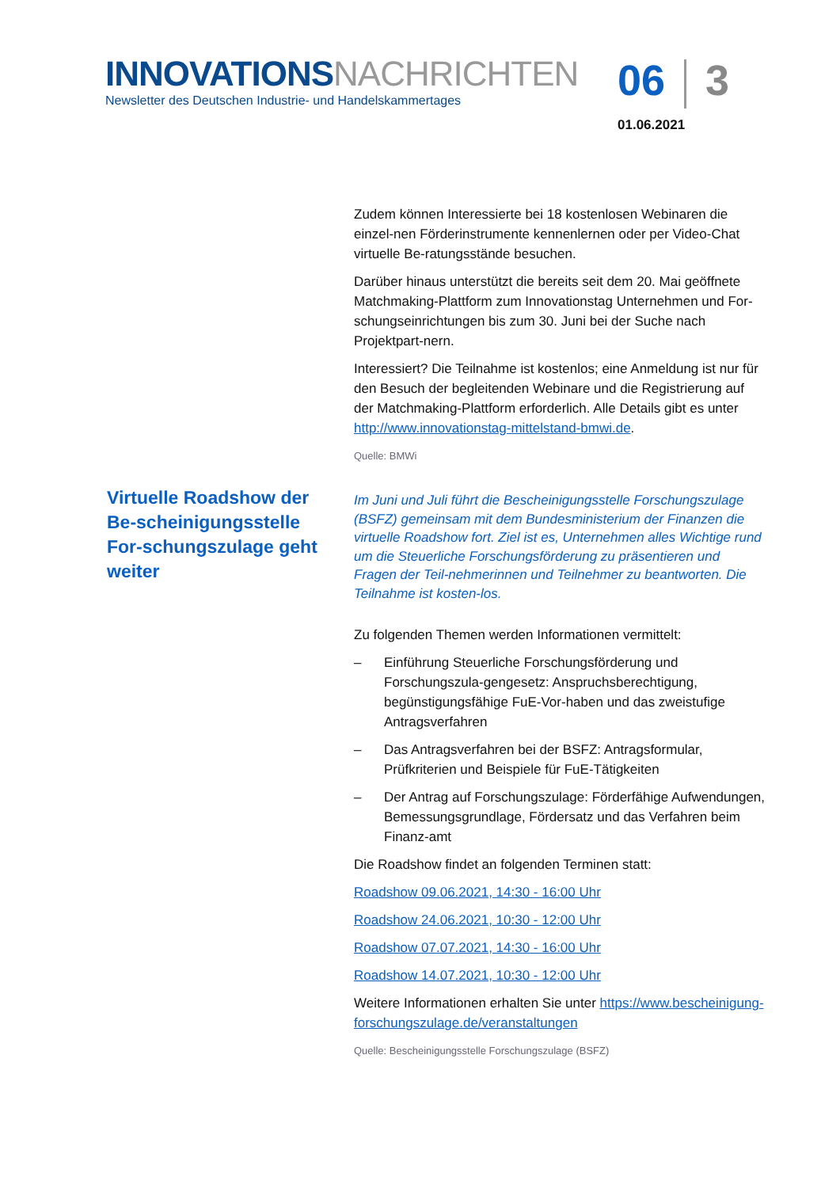INNOVATIONS NACHRICHTEN
Newsletter des Deutschen Industrie- und Handelskammertages
06 3
01.06.2021
Virtuelle Roadshow der Be-scheinigungsstelle For-schungszulage geht weiter
Zudem können Interessierte bei 18 kostenlosen Webinaren die einzel-nen Förderinstrumente kennenlernen oder per Video-Chat virtuelle Be-ratungsstände besuchen.
Darüber hinaus unterstützt die bereits seit dem 20. Mai geöffnete Matchmaking-Plattform zum Innovationstag Unternehmen und For-schungseinrichtungen bis zum 30. Juni bei der Suche nach Projektpart-nern.
Interessiert? Die Teilnahme ist kostenlos; eine Anmeldung ist nur für den Besuch der begleitenden Webinare und die Registrierung auf der Matchmaking-Plattform erforderlich. Alle Details gibt es unter http://www.innovationstag-mittelstand-bmwi.de.
Quelle: BMWi
Im Juni und Juli führt die Bescheinigungsstelle Forschungszulage (BSFZ) gemeinsam mit dem Bundesministerium der Finanzen die virtuelle Roadshow fort. Ziel ist es, Unternehmen alles Wichtige rund um die Steuerliche Forschungsförderung zu präsentieren und Fragen der Teil-nehmerinnen und Teilnehmer zu beantworten. Die Teilnahme ist kosten-los.
Zu folgenden Themen werden Informationen vermittelt:
– Einführung Steuerliche Forschungsförderung und Forschungszula-gengesetz: Anspruchsberechtigung, begünstigungsfähige FuE-Vor-haben und das zweistufige Antragsverfahren
– Das Antragsverfahren bei der BSFZ: Antragsformular, Prüfkriterien und Beispiele für FuE-Tätigkeiten
– Der Antrag auf Forschungszulage: Förderfähige Aufwendungen, Bemessungsgrundlage, Fördersatz und das Verfahren beim Finanz-amt
Die Roadshow findet an folgenden Terminen statt:
Roadshow 09.06.2021, 14:30 - 16:00 Uhr
Roadshow 24.06.2021, 10:30 - 12:00 Uhr
Roadshow 07.07.2021, 14:30 - 16:00 Uhr
Roadshow 14.07.2021, 10:30 - 12:00 Uhr
Weitere Informationen erhalten Sie unter https://www.bescheinigung-forschungszulage.de/veranstaltungen
Quelle: Bescheinigungsstelle Forschungszulage (BSFZ)